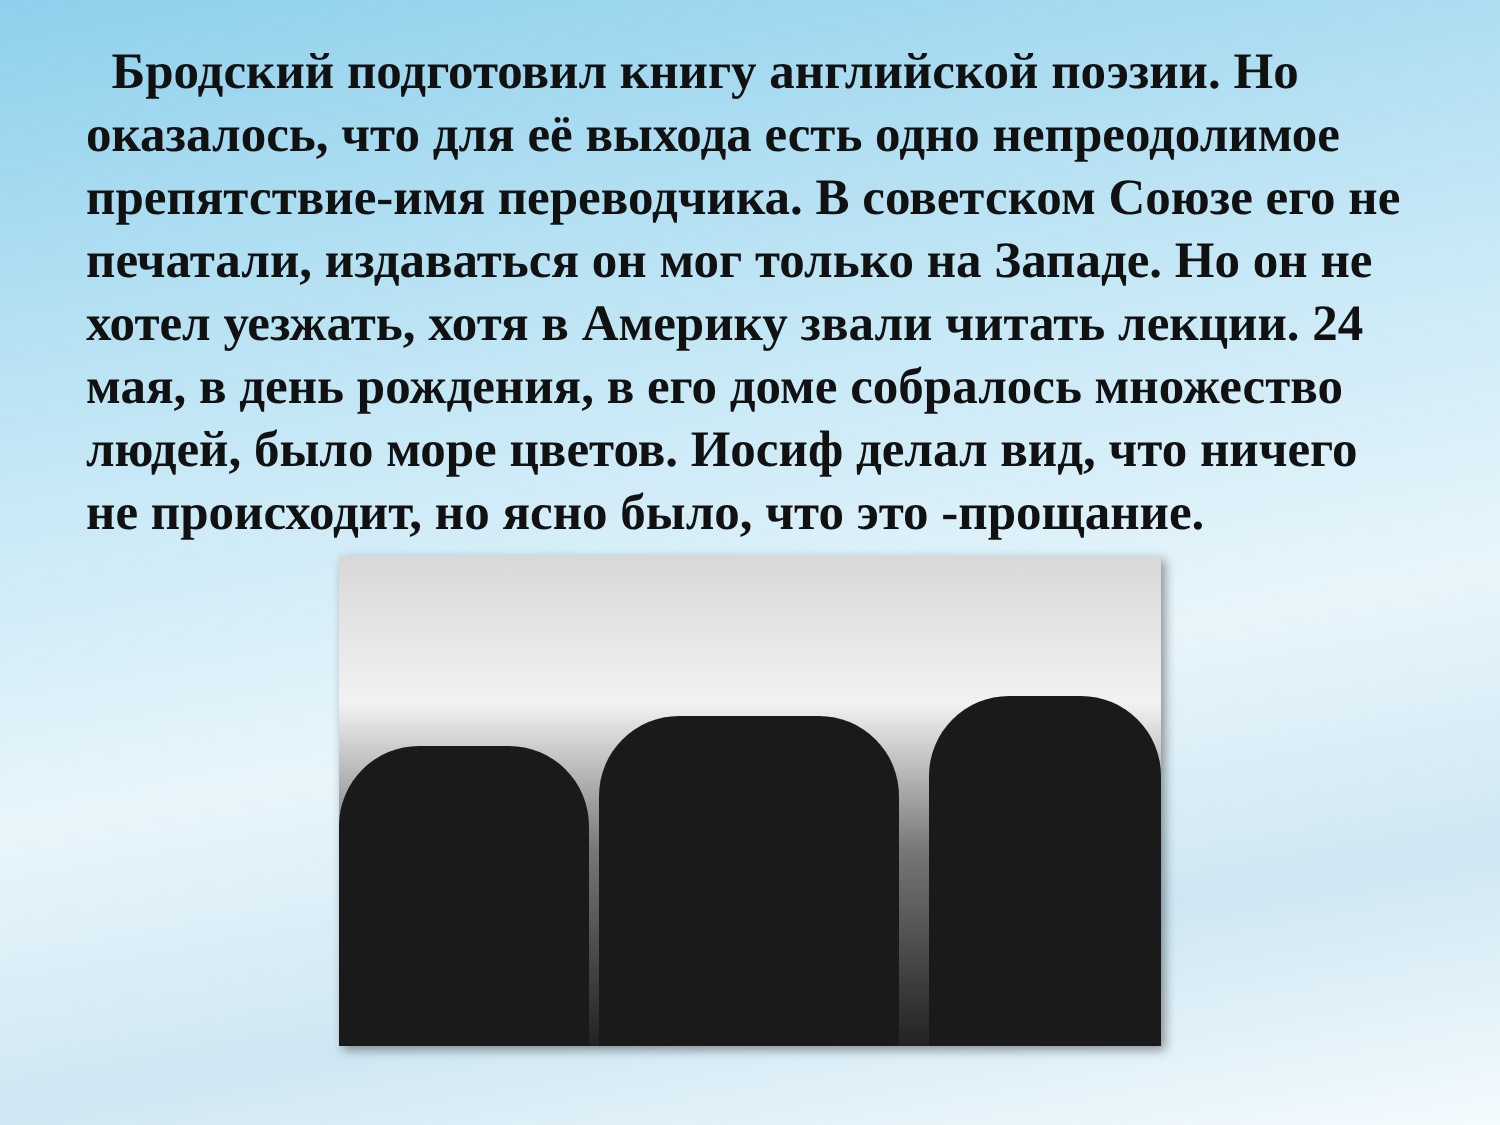Бродский подготовил книгу английской поэзии. Но оказалось, что для её выхода есть одно непреодолимое препятствие-имя переводчика. В советском Союзе его не печатали, издаваться он мог только на Западе. Но он не хотел уезжать, хотя в Америку звали читать лекции. 24 мая, в день рождения, в его доме собралось множество людей, было море цветов. Иосиф делал вид, что ничего не происходит, но ясно было, что это -прощание.